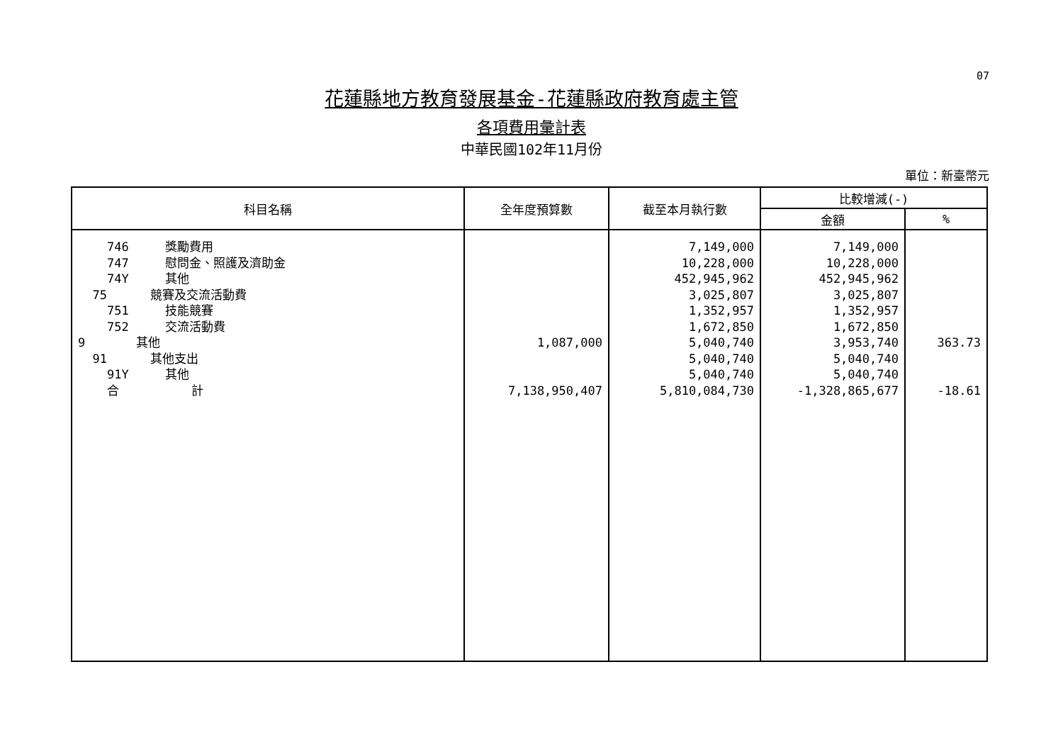07
花蓮縣地方教育發展基金-花蓮縣政府教育處主管
各項費用彙計表
中華民國102年11月份
單位：新臺幣元
| 科目名稱 | 全年度預算數 | 截至本月執行數 | 比較增減(-) | |
| --- | --- | --- | --- | --- |
| | | | 金額 | % |
| 746 獎勵費用 | | 7,149,000 | 7,149,000 | |
| 747 慰問金、照護及濟助金 | | 10,228,000 | 10,228,000 | |
| 74Y 其他 | | 452,945,962 | 452,945,962 | |
| 75 競賽及交流活動費 | | 3,025,807 | 3,025,807 | |
| 751 技能競賽 | | 1,352,957 | 1,352,957 | |
| 752 交流活動費 | | 1,672,850 | 1,672,850 | |
| 9 其他 | 1,087,000 | 5,040,740 | 3,953,740 | 363.73 |
| 91 其他支出 | | 5,040,740 | 5,040,740 | |
| 91Y 其他 | | 5,040,740 | 5,040,740 | |
| 合 計 | 7,138,950,407 | 5,810,084,730 | -1,328,865,677 | -18.61 |